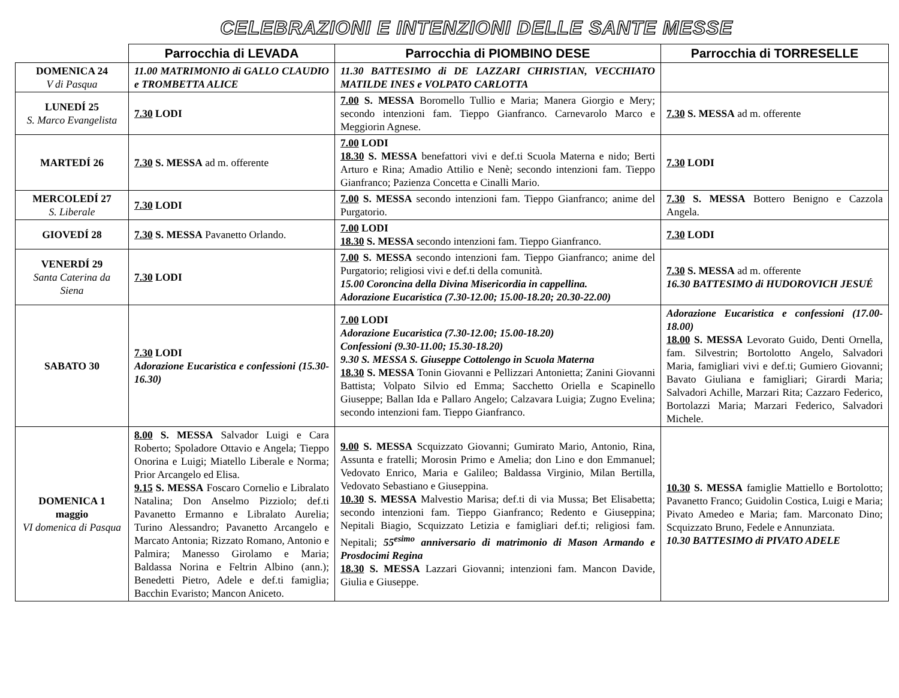CELEBRAZIONI E INTENZIONI DELLE SANTE MESSE
| | Parrocchia di LEVADA | Parrocchia di PIOMBINO DESE | Parrocchia di TORRESELLE |
| --- | --- | --- | --- |
| DOMENICA 24 V di Pasqua | 11.00 MATRIMONIO di GALLO CLAUDIO e TROMBETTA ALICE | 11.30 BATTESIMO di DE LAZZARI CHRISTIAN, VECCHIATO MATILDE INES e VOLPATO CARLOTTA | |
| LUNEDÍ 25 S. Marco Evangelista | 7.30 LODI | 7.00 S. MESSA Boromello Tullio e Maria; Manera Giorgio e Mery; secondo intenzioni fam. Tieppo Gianfranco. Carnevarolo Marco e Meggiorin Agnese. | 7.30 S. MESSA ad m. offerente |
| MARTEDÍ 26 | 7.30 S. MESSA ad m. offerente | 7.00 LODI 18.30 S. MESSA benefattori vivi e def.ti Scuola Materna e nido; Berti Arturo e Rina; Amadio Attilio e Nenè; secondo intenzioni fam. Tieppo Gianfranco; Pazienza Concetta e Cinalli Mario. | 7.30 LODI |
| MERCOLEDÍ 27 S. Liberale | 7.30 LODI | 7.00 S. MESSA secondo intenzioni fam. Tieppo Gianfranco; anime del Purgatorio. | 7.30 S. MESSA Bottero Benigno e Cazzola Angela. |
| GIOVEDÍ 28 | 7.30 S. MESSA Pavanetto Orlando. | 7.00 LODI 18.30 S. MESSA secondo intenzioni fam. Tieppo Gianfranco. | 7.30 LODI |
| VENERDÍ 29 Santa Caterina da Siena | 7.30 LODI | 7.00 S. MESSA secondo intenzioni fam. Tieppo Gianfranco; anime del Purgatorio; religiosi vivi e def.ti della comunità. 15.00 Coroncina della Divina Misericordia in cappellina. Adorazione Eucaristica (7.30-12.00; 15.00-18.20; 20.30-22.00) | 7.30 S. MESSA ad m. offerente 16.30 BATTESIMO di HUDOROVICH JESUÉ |
| SABATO 30 | 7.30 LODI Adorazione Eucaristica e confessioni (15.30-16.30) | 7.00 LODI Adorazione Eucaristica (7.30-12.00; 15.00-18.20) Confessioni (9.30-11.00; 15.30-18.20) 9.30 S. MESSA S. Giuseppe Cottolengo in Scuola Materna 18.30 S. MESSA Tonin Giovanni e Pellizzari Antonietta; Zanini Giovanni Battista; Volpato Silvio ed Emma; Sacchetto Oriella e Scapinello Giuseppe; Ballan Ida e Pallaro Angelo; Calzavara Luigia; Zugno Evelina; secondo intenzioni fam. Tieppo Gianfranco. | Adorazione Eucaristica e confessioni (17.00-18.00) 18.00 S. MESSA Levorato Guido, Denti Ornella, fam. Silvestrin; Bortolotto Angelo, Salvadori Maria, famigliari vivi e def.ti; Gumiero Giovanni; Bavato Giuliana e famigliari; Girardi Maria; Salvadori Achille, Marzari Rita; Cazzaro Federico, Bortolazzi Maria; Marzari Federico, Salvadori Michele. |
| DOMENICA 1 maggio VI domenica di Pasqua | 8.00 S. MESSA Salvador Luigi e Cara Roberto; Spoladore Ottavio e Angela; Tieppo Onorina e Luigi; Miatello Liberale e Norma; Prior Arcangelo ed Elisa. 9.15 S. MESSA Foscaro Cornelio e Libralato Natalina; Don Anselmo Pizziolo; def.ti Pavanetto Ermanno e Libralato Aurelia; Turino Alessandro; Pavanetto Arcangelo e Marcato Antonia; Rizzato Romano, Antonio e Palmira; Manesso Girolamo e Maria; Baldassa Norina e Feltrin Albino (ann.); Benedetti Pietro, Adele e def.ti famiglia; Bacchin Evaristo; Mancon Aniceto. | 9.00 S. MESSA Scquizzato Giovanni; Gumirato Mario, Antonio, Rina, Assunta e fratelli; Morosin Primo e Amelia; don Lino e don Emmanuel; Vedovato Enrico, Maria e Galileo; Baldassa Virginio, Milan Bertilla, Vedovato Sebastiano e Giuseppina. 10.30 S. MESSA Malvestio Marisa; def.ti di via Mussa; Bet Elisabetta; secondo intenzioni fam. Tieppo Gianfranco; Redento e Giuseppina; Nepitali Biagio, Scquizzato Letizia e famigliari def.ti; religiosi fam. Nepitali; 55<sup>esimo</sup> anniversario di matrimonio di Mason Armando e Prosdocimi Regina 18.30 S. MESSA Lazzari Giovanni; intenzioni fam. Mancon Davide, Giulia e Giuseppe. | 10.30 S. MESSA famiglie Mattiello e Bortolotto; Pavanetto Franco; Guidolin Costica, Luigi e Maria; Pivato Amedeo e Maria; fam. Marconato Dino; Scquizzato Bruno, Fedele e Annunziata. 10.30 BATTESIMO di PIVATO ADELE |